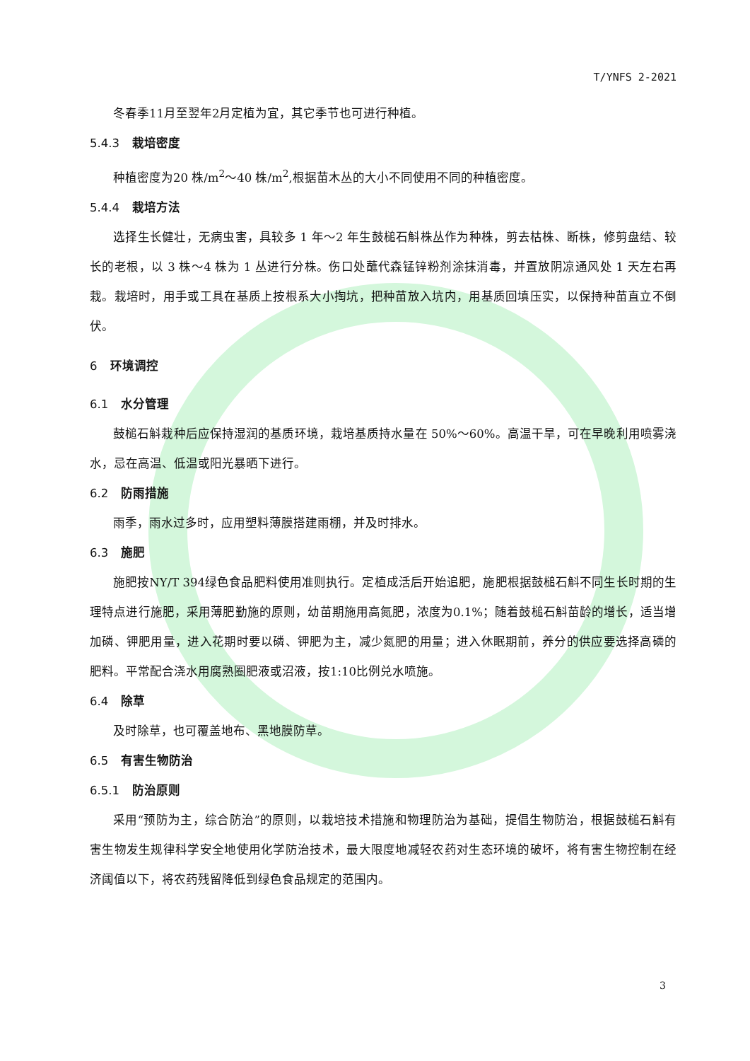T/YNFS 2-2021
冬春季11月至翌年2月定植为宜，其它季节也可进行种植。
5.4.3 栽培密度
种植密度为20 株/m<sup>2</sup>～40 株/m<sup>2</sup>,根据苗木丛的大小不同使用不同的种植密度。
5.4.4 栽培方法
选择生长健壮，无病虫害，具较多 1 年～2 年生鼓槌石斛株丛作为种株，剪去枯株、断株，修剪盘结、较长的老根，以 3 株～4 株为 1 丛进行分株。伤口处蘸代森锰锌粉剂涂抹消毒，并置放阴凉通风处 1 天左右再栽。栽培时，用手或工具在基质上按根系大小掏坑，把种苗放入坑内，用基质回填压实，以保持种苗直立不倒伏。
6 环境调控
6.1 水分管理
鼓槌石斛栽种后应保持湿润的基质环境，栽培基质持水量在 50%～60%。高温干旱，可在早晚利用喷雾浇水，忌在高温、低温或阳光暴晒下进行。
6.2 防雨措施
雨季，雨水过多时，应用塑料薄膜搭建雨棚，并及时排水。
6.3 施肥
施肥按NY/T 394绿色食品肥料使用准则执行。定植成活后开始追肥，施肥根据鼓槌石斛不同生长时期的生理特点进行施肥，采用薄肥勤施的原则，幼苗期施用高氮肥，浓度为0.1%；随着鼓槌石斛苗龄的增长，适当增加磷、钾肥用量，进入花期时要以磷、钾肥为主，减少氮肥的用量；进入休眠期前，养分的供应要选择高磷的肥料。平常配合浇水用腐熟圈肥液或沼液，按1:10比例兑水喷施。
6.4 除草
及时除草，也可覆盖地布、黑地膜防草。
6.5 有害生物防治
6.5.1 防治原则
采用“预防为主，综合防治”的原则，以栽培技术措施和物理防治为基础，提倡生物防治，根据鼓槌石斛有害生物发生规律科学安全地使用化学防治技术，最大限度地减轻农药对生态环境的破坏，将有害生物控制在经济阈值以下，将农药残留降低到绿色食品规定的范围内。
3